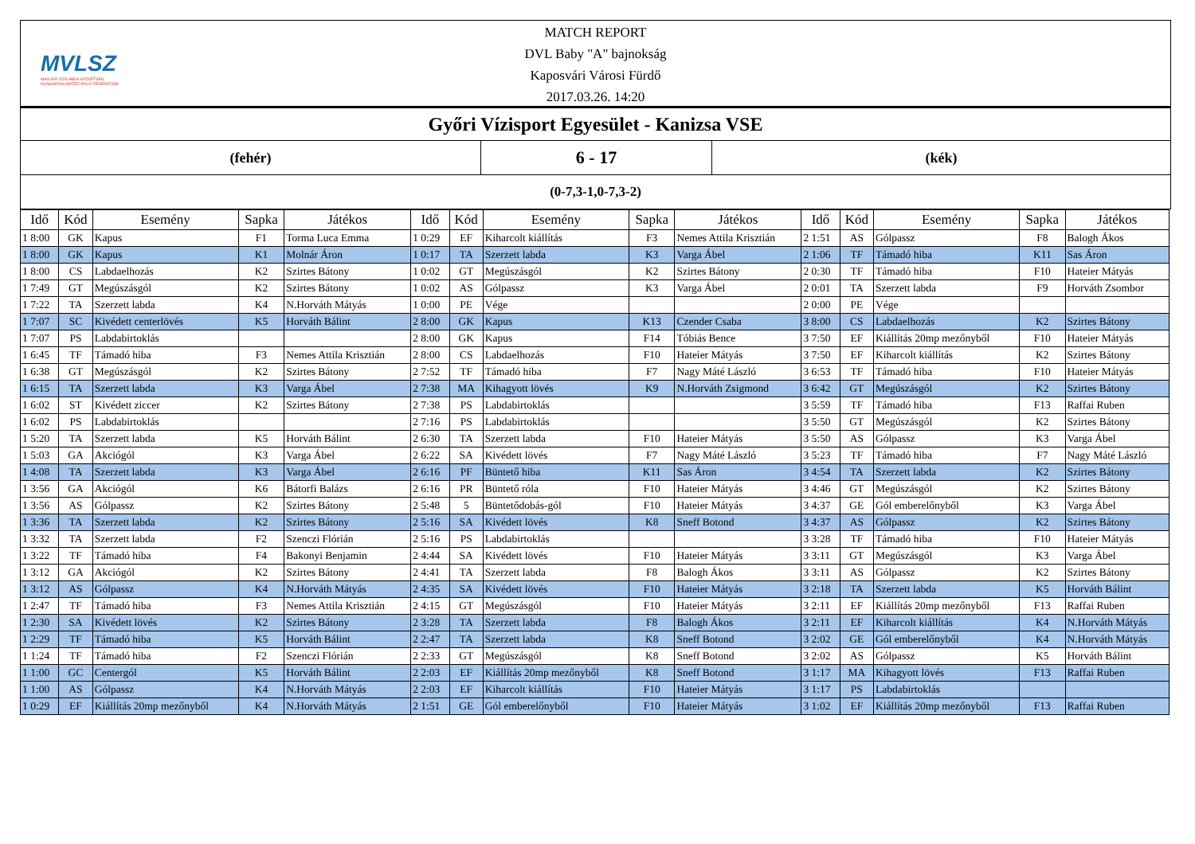MVLSZ
MAGYAR VÍZILABDA SZÖVETSÉG
HUNGARIAN WATER POLO FEDERATION
MATCH REPORT
DVL Baby "A" bajnokság
Kaposvári Városi Fürdő
2017.03.26. 14:20
Győri Vízisport Egyesület - Kanizsa VSE
(fehér)
6 - 17
(kék)
(0-7,3-1,0-7,3-2)
| Idő | Kód | Esemény | Sapka | Játékos | Idő | Kód | Esemény | Sapka | Játékos | Idő | Kód | Esemény | Sapka | Játékos |
| --- | --- | --- | --- | --- | --- | --- | --- | --- | --- | --- | --- | --- | --- | --- |
| 1 8:00 | GK | Kapus | F1 | Torma Luca Emma | 1 0:29 | EF | Kiharcolt kiállítás | F3 | Nemes Attila Krisztián | 2 1:51 | AS | Gólpassz | F8 | Balogh Ákos |
| 1 8:00 | GK | Kapus | K1 | Molnár Áron | 1 0:17 | TA | Szerzett labda | K3 | Varga Ábel | 2 1:06 | TF | Támadó hiba | K11 | Sas Áron |
| 1 8:00 | CS | Labdaelhozás | K2 | Szirtes Bátony | 1 0:02 | GT | Megúszásgól | K2 | Szirtes Bátony | 2 0:30 | TF | Támadó hiba | F10 | Hateier Mátyás |
| 1 7:49 | GT | Megúszásgól | K2 | Szirtes Bátony | 1 0:02 | AS | Gólpassz | K3 | Varga Ábel | 2 0:01 | TA | Szerzett labda | F9 | Horváth Zsombor |
| 1 7:22 | TA | Szerzett labda | K4 | N.Horváth Mátyás | 1 0:00 | PE | Vége | | | 2 0:00 | PE | Vége | | |
| 1 7:07 | SC | Kivédett centerlövés | K5 | Horváth Bálint | 2 8:00 | GK | Kapus | K13 | Czender Csaba | 3 8:00 | CS | Labdaelhozás | K2 | Szirtes Bátony |
| 1 7:07 | PS | Labdabirtoklás | | | 2 8:00 | GK | Kapus | F14 | Tóbiás Bence | 3 7:50 | EF | Kiállítás 20mp mezőnyből | F10 | Hateier Mátyás |
| 1 6:45 | TF | Támadó hiba | F3 | Nemes Attila Krisztián | 2 8:00 | CS | Labdaelhozás | F10 | Hateier Mátyás | 3 7:50 | EF | Kiharcolt kiállítás | K2 | Szirtes Bátony |
| 1 6:38 | GT | Megúszásgól | K2 | Szirtes Bátony | 2 7:52 | TF | Támadó hiba | F7 | Nagy Máté László | 3 6:53 | TF | Támadó hiba | F10 | Hateier Mátyás |
| 1 6:15 | TA | Szerzett labda | K3 | Varga Ábel | 2 7:38 | MA | Kihagyott lövés | K9 | N.Horváth Zsigmond | 3 6:42 | GT | Megúszásgól | K2 | Szirtes Bátony |
| 1 6:02 | ST | Kivédett ziccer | K2 | Szirtes Bátony | 2 7:38 | PS | Labdabirtoklás | | | 3 5:59 | TF | Támadó hiba | F13 | Raffai Ruben |
| 1 6:02 | PS | Labdabirtoklás | | | 2 7:16 | PS | Labdabirtoklás | | | 3 5:50 | GT | Megúszásgól | K2 | Szirtes Bátony |
| 1 5:20 | TA | Szerzett labda | K5 | Horváth Bálint | 2 6:30 | TA | Szerzett labda | F10 | Hateier Mátyás | 3 5:50 | AS | Gólpassz | K3 | Varga Ábel |
| 1 5:03 | GA | Akciógól | K3 | Varga Ábel | 2 6:22 | SA | Kivédett lövés | F7 | Nagy Máté László | 3 5:23 | TF | Támadó hiba | F7 | Nagy Máté László |
| 1 4:08 | TA | Szerzett labda | K3 | Varga Ábel | 2 6:16 | PF | Büntető hiba | K11 | Sas Áron | 3 4:54 | TA | Szerzett labda | K2 | Szirtes Bátony |
| 1 3:56 | GA | Akciógól | K6 | Bátorfi Balázs | 2 6:16 | PR | Büntető róla | F10 | Hateier Mátyás | 3 4:46 | GT | Megúszásgól | K2 | Szirtes Bátony |
| 1 3:56 | AS | Gólpassz | K2 | Szirtes Bátony | 2 5:48 | 5 | Büntetődobás-gól | F10 | Hateier Mátyás | 3 4:37 | GE | Gól emberelőnyből | K3 | Varga Ábel |
| 1 3:36 | TA | Szerzett labda | K2 | Szirtes Bátony | 2 5:16 | SA | Kivédett lövés | K8 | Sneff Botond | 3 4:37 | AS | Gólpassz | K2 | Szirtes Bátony |
| 1 3:32 | TA | Szerzett labda | F2 | Szenczi Flórián | 2 5:16 | PS | Labdabirtoklás | | | 3 3:28 | TF | Támadó hiba | F10 | Hateier Mátyás |
| 1 3:22 | TF | Támadó hiba | F4 | Bakonyi Benjamin | 2 4:44 | SA | Kivédett lövés | F10 | Hateier Mátyás | 3 3:11 | GT | Megúszásgól | K3 | Varga Ábel |
| 1 3:12 | GA | Akciógól | K2 | Szirtes Bátony | 2 4:41 | TA | Szerzett labda | F8 | Balogh Ákos | 3 3:11 | AS | Gólpassz | K2 | Szirtes Bátony |
| 1 3:12 | AS | Gólpassz | K4 | N.Horváth Mátyás | 2 4:35 | SA | Kivédett lövés | F10 | Hateier Mátyás | 3 2:18 | TA | Szerzett labda | K5 | Horváth Bálint |
| 1 2:47 | TF | Támadó hiba | F3 | Nemes Attila Krisztián | 2 4:15 | GT | Megúszásgól | F10 | Hateier Mátyás | 3 2:11 | EF | Kiállítás 20mp mezőnyből | F13 | Raffai Ruben |
| 1 2:30 | SA | Kivédett lövés | K2 | Szirtes Bátony | 2 3:28 | TA | Szerzett labda | F8 | Balogh Ákos | 3 2:11 | EF | Kiharcolt kiállítás | K4 | N.Horváth Mátyás |
| 1 2:29 | TF | Támadó hiba | K5 | Horváth Bálint | 2 2:47 | TA | Szerzett labda | K8 | Sneff Botond | 3 2:02 | GE | Gól emberelőnyből | K4 | N.Horváth Mátyás |
| 1 1:24 | TF | Támadó hiba | F2 | Szenczi Flórián | 2 2:33 | GT | Megúszásgól | K8 | Sneff Botond | 3 2:02 | AS | Gólpassz | K5 | Horváth Bálint |
| 1 1:00 | GC | Centergól | K5 | Horváth Bálint | 2 2:03 | EF | Kiállítás 20mp mezőnyből | K8 | Sneff Botond | 3 1:17 | MA | Kihagyott lövés | F13 | Raffai Ruben |
| 1 1:00 | AS | Gólpassz | K4 | N.Horváth Mátyás | 2 2:03 | EF | Kiharcolt kiállítás | F10 | Hateier Mátyás | 3 1:17 | PS | Labdabirtoklás | | |
| 1 0:29 | EF | Kiállítás 20mp mezőnyből | K4 | N.Horváth Mátyás | 2 1:51 | GE | Gól emberelőnyből | F10 | Hateier Mátyás | 3 1:02 | EF | Kiállítás 20mp mezőnyből | F13 | Raffai Ruben |